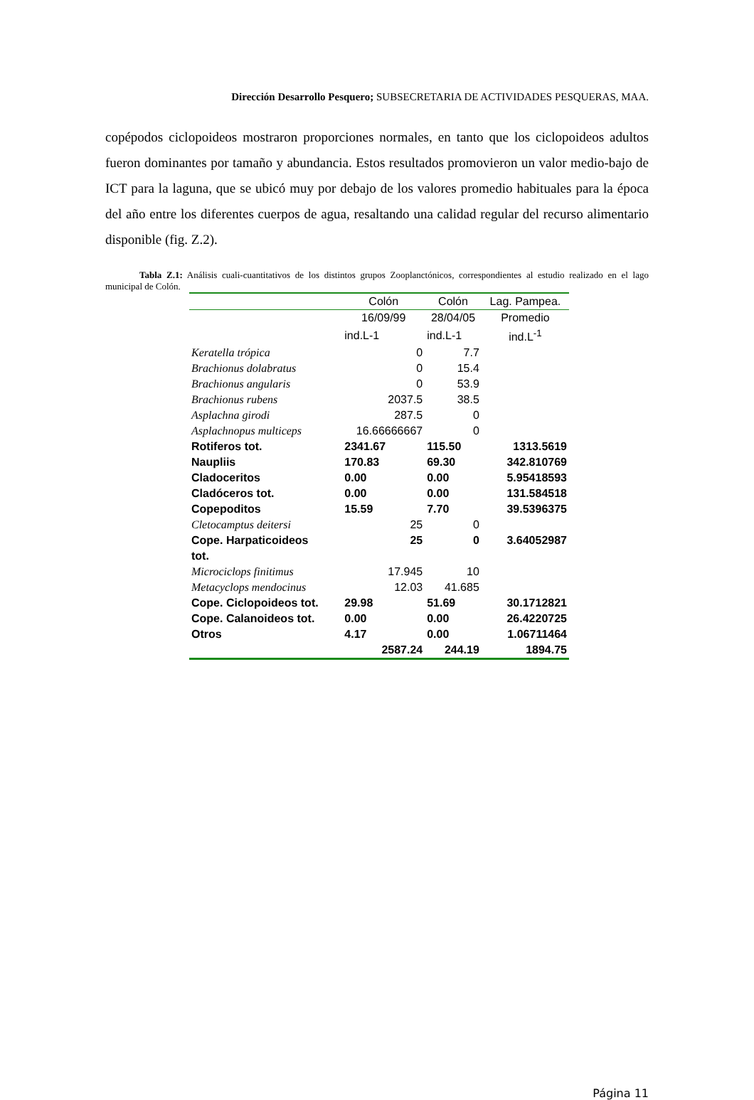Dirección Desarrollo Pesquero; SUBSECRETARIA DE ACTIVIDADES PESQUERAS, MAA.
copépodos ciclopoideos mostraron proporciones normales, en tanto que los ciclopoideos adultos fueron dominantes por tamaño y abundancia. Estos resultados promovieron un valor medio-bajo de ICT para la laguna, que se ubicó muy por debajo de los valores promedio habituales para la época del año entre los diferentes cuerpos de agua, resaltando una calidad regular del recurso alimentario disponible (fig. Z.2).
Tabla Z.1: Análisis cuali-cuantitativos de los distintos grupos Zooplanctónicos, correspondientes al estudio realizado en el lago municipal de Colón.
| | Colón | Colón | Lag. Pampea. |
| --- | --- | --- | --- |
| | 16/09/99 | 28/04/05 | Promedio |
| | ind.L-1 | ind.L-1 | ind.L<sup>-1</sup> |
| Keratella trópica | 0 | 7.7 | |
| Brachionus dolabratus | 0 | 15.4 | |
| Brachionus angularis | 0 | 53.9 | |
| Brachionus rubens | 2037.5 | 38.5 | |
| Asplachna girodi | 287.5 | 0 | |
| Asplachnopus multiceps | 16.66666667 | 0 | |
| Rotiferos tot. | 2341.67 | 115.50 | 1313.5619 |
| Naupliis | 170.83 | 69.30 | 342.810769 |
| Cladoceritos | 0.00 | 0.00 | 5.95418593 |
| Cladóceros tot. | 0.00 | 0.00 | 131.584518 |
| Copepoditos | 15.59 | 7.70 | 39.5396375 |
| Cletocamptus deitersi | 25 | 0 | |
| Cope. Harpaticoideos tot. | 25 | 0 | 3.64052987 |
| Microciclops finitimus | 17.945 | 10 | |
| Metacyclops mendocinus | 12.03 | 41.685 | |
| Cope. Ciclopoideos tot. | 29.98 | 51.69 | 30.1712821 |
| Cope. Calanoideos tot. | 0.00 | 0.00 | 26.4220725 |
| Otros | 4.17 | 0.00 | 1.06711464 |
| | 2587.24 | 244.19 | 1894.75 |
Página 11